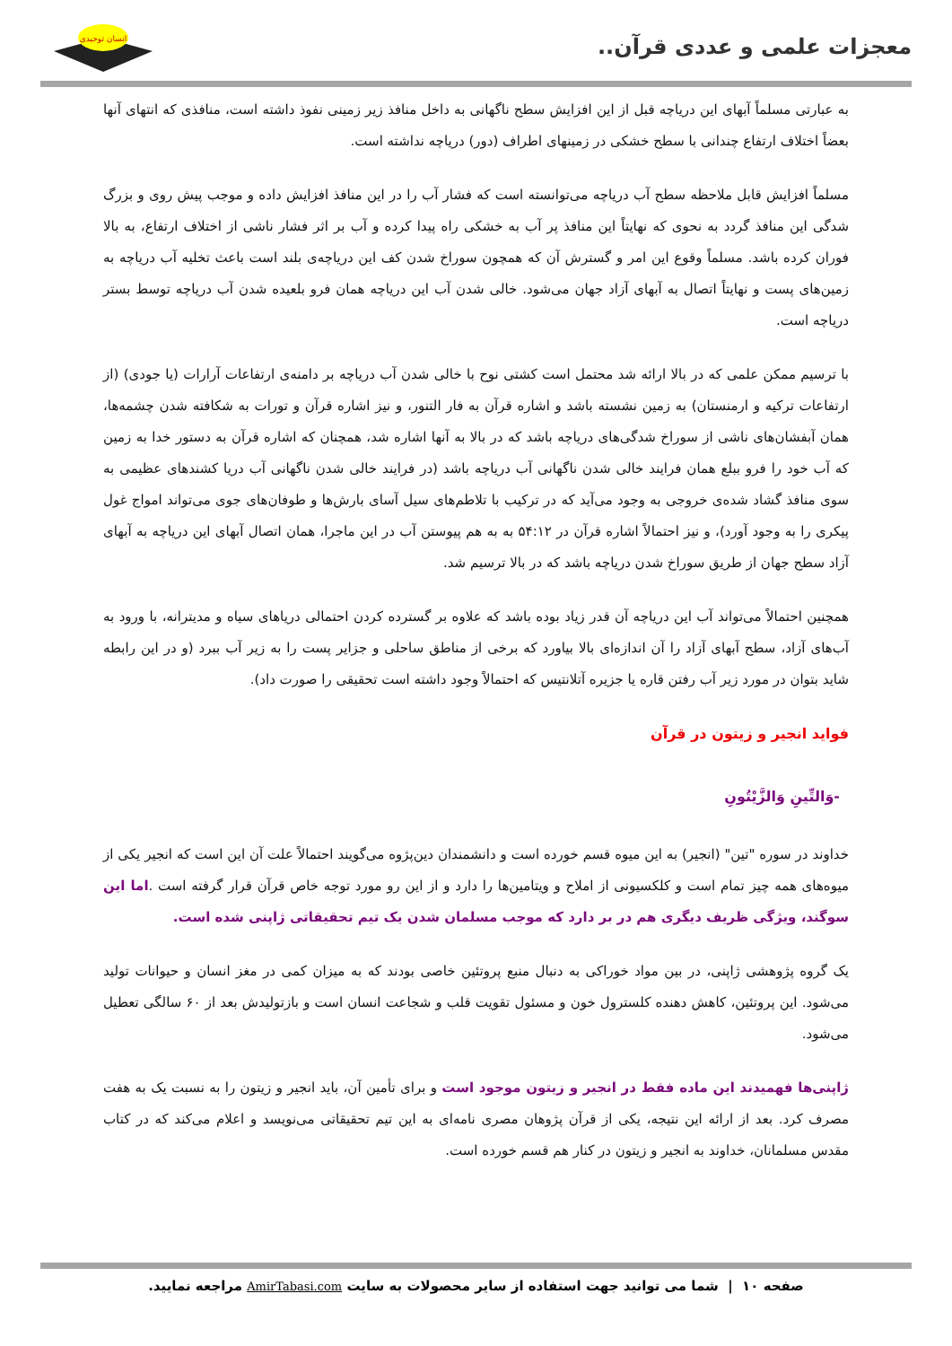معجزات علمی و عددی قرآن..
انسان توحیدی
به عبارتی مسلماً آبهای این دریاچه قبل از این افزایش سطح ناگهانی به داخل منافذ زیر زمینی نفوذ داشته است، منافذی که انتهای آنها بعضاً اختلاف ارتفاع چندانی با سطح خشکی در زمینهای اطراف (دور) دریاچه نداشته است.
مسلماً افزایش قابل ملاحظه سطح آب دریاچه می‌توانسته است که فشار آب را در این منافذ افزایش داده و موجب پیش روی و بزرگ شدگی این منافذ گردد به نحوی که نهایتاً این منافذ پر آب به خشکی راه پیدا کرده و آب بر اثر فشار ناشی از اختلاف ارتفاع، به بالا فوران کرده باشد. مسلماً وقوع این امر و گسترش آن که همچون سوراخ شدن کف این دریاچه‌ی بلند است باعث تخلیه آب دریاچه به زمین‌های پست و نهایتاً اتصال به آبهای آزاد جهان می‌شود. خالی شدن آب این دریاچه همان فرو بلعیده شدن آب دریاچه توسط بستر دریاچه است.
با ترسیم ممکن علمی که در بالا ارائه شد محتمل است کشتی نوح با خالی شدن آب دریاچه بر دامنه‌ی ارتفاعات آرارات (یا جودی) (از ارتفاعات ترکیه و ارمنستان) به زمین نشسته باشد و اشاره قرآن به فار التنور، و نیز اشاره قرآن و تورات به شکافته شدن چشمه‌ها، همان آبفشان‌های ناشی از سوراخ شدگی‌های دریاچه باشد که در بالا به آنها اشاره شد، همچنان که اشاره قرآن به دستور خدا به زمین که آب خود را فرو ببلع همان فرایند خالی شدن ناگهانی آب دریاچه باشد (در فرایند خالی شدن ناگهانی آب دریا کشندهای عظیمی به سوی منافذ گشاد شده‌ی خروجی به وجود می‌آید که در ترکیب با تلاطم‌های سیل آسای بارش‌ها و طوفان‌های جوی می‌تواند امواج غول پیکری را به وجود آورد)، و نیز احتمالاً اشاره قرآن در ۵۴:۱۲ به به هم پیوستن آب در این ماجرا، همان اتصال آبهای این دریاچه به آبهای آزاد سطح جهان از طریق سوراخ شدن دریاچه باشد که در بالا ترسیم شد.
همچنین احتمالاً می‌تواند آب این دریاچه آن قدر زیاد بوده باشد که علاوه بر گسترده کردن احتمالی دریاهای سیاه و مدیترانه، با ورود به آب‌های آزاد، سطح آبهای آزاد را آن اندازه‌ای بالا بیاورد که برخی از مناطق ساحلی و جزایر پست را به زیر آب ببرد (و در این رابطه شاید بتوان در مورد زیر آب رفتن قاره یا جزیره آتلانتیس که احتمالاً وجود داشته است تحقیقی را صورت داد).
فواید انجیر و زیتون در قرآن
-وَالتِّينِ وَالزَّيْتُونِ
خداوند در سوره "تین" (انجیر) به این میوه قسم خورده است و دانشمندان دین‌پژوه می‌گویند احتمالاً علت آن این است که انجیر یکی از میوه‌های همه چیز تمام است و کلکسیونی از املاح و ویتامین‌ها را دارد و از این رو مورد توجه خاص قرآن قرار گرفته است .اما این سوگند، ویژگی ظریف دیگری هم در بر دارد که موجب مسلمان شدن یک تیم تحقیقاتی ژاپنی شده است.
یک گروه پژوهشی ژاپنی، در بین مواد خوراکی به دنبال منبع پروتئین خاصی بودند که به میزان کمی در مغز انسان و حیوانات تولید می‌شود. این پروتئین، کاهش دهنده کلسترول خون و مسئول تقویت قلب و شجاعت انسان است و بازتولیدش بعد از ۶۰ سالگی تعطیل می‌شود.
ژاپنی‌ها فهمیدند این ماده فقط در انجیر و زیتون موجود است و برای تأمین آن، باید انجیر و زیتون را به نسبت یک به هفت مصرف کرد. بعد از ارائه این نتیجه، یکی از قرآن پژوهان مصری نامه‌ای به این تیم تحقیقاتی می‌نویسد و اعلام می‌کند که در کتاب مقدس مسلمانان، خداوند به انجیر و زیتون در کنار هم قسم خورده است.
صفحه ۱۰ | شما می توانید جهت استفاده از سایر محصولات به سایت AmirTabasi.com مراجعه نمایید.